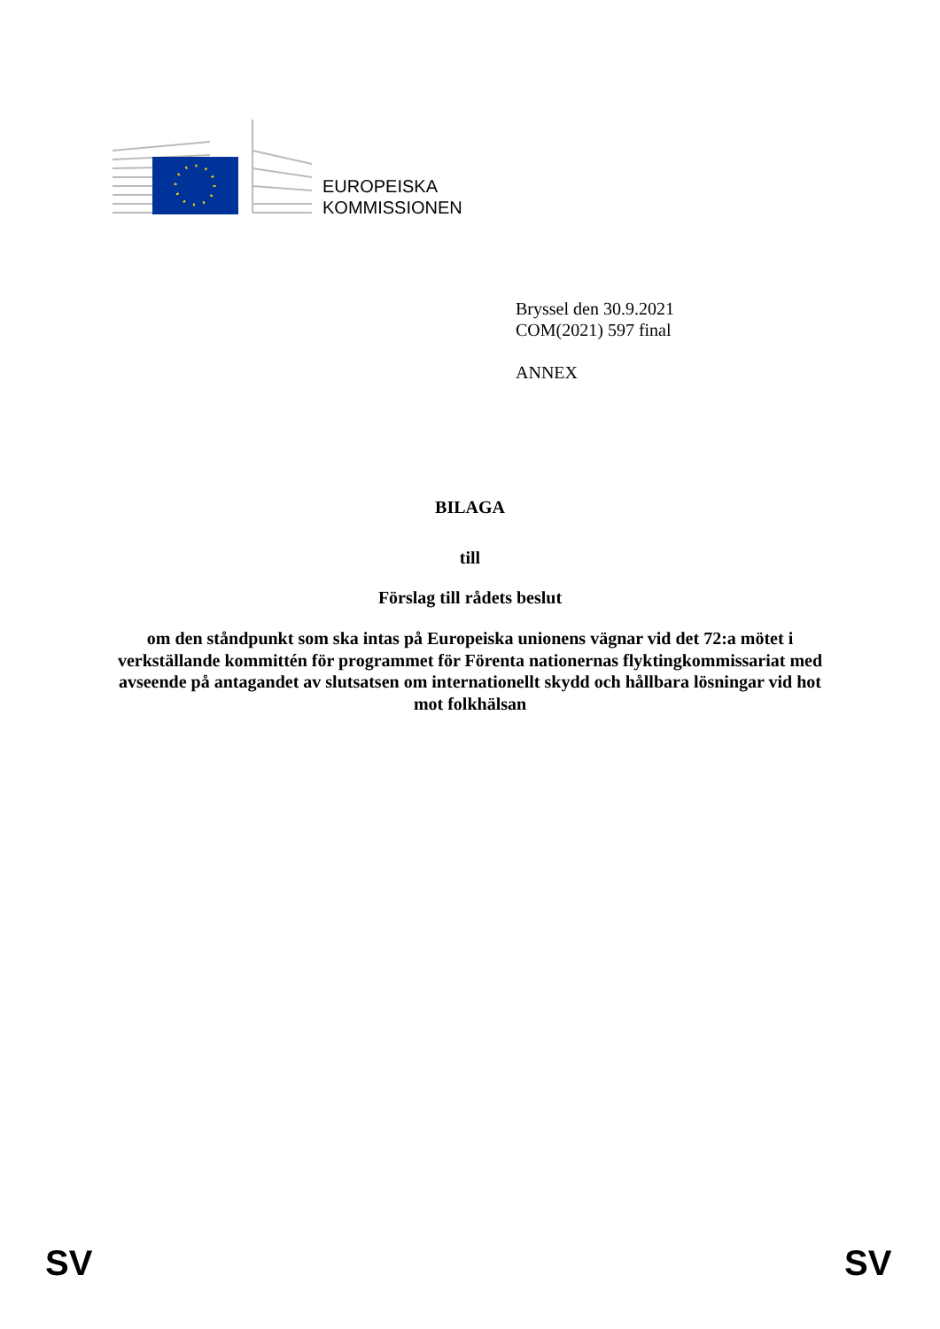EUROPEISKA
KOMMISSIONEN
Bryssel den 30.9.2021
COM(2021) 597 final
ANNEX
BILAGA
till
Förslag till rådets beslut
om den ståndpunkt som ska intas på Europeiska unionens vägnar vid det 72:a mötet i verkställande kommittén för programmet för Förenta nationernas flyktingkommissariat med avseende på antagandet av slutsatsen om internationellt skydd och hållbara lösningar vid hot mot folkhälsan
SV SV